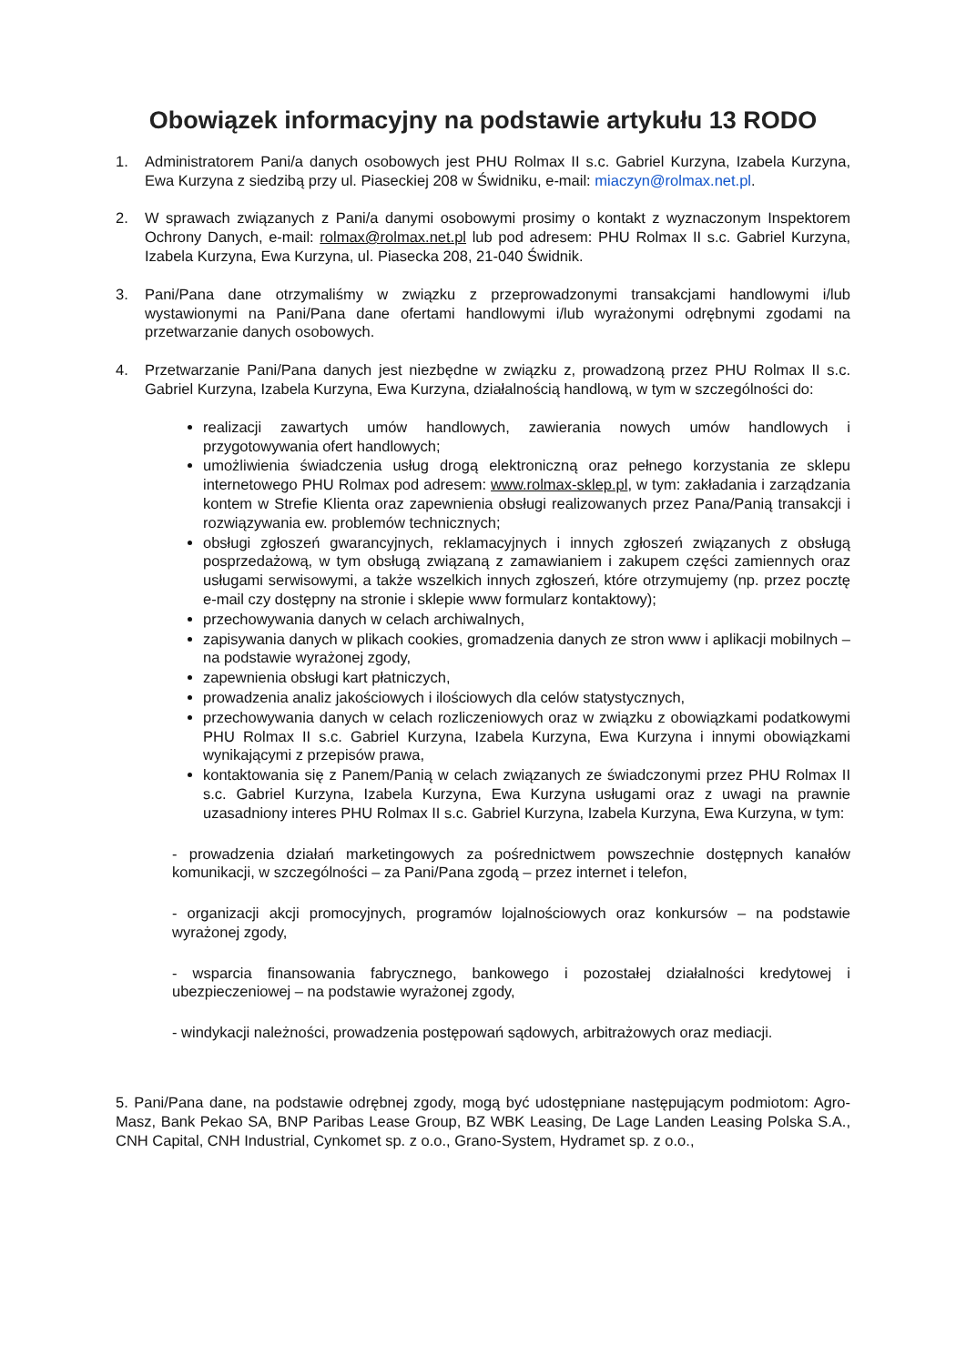Obowiązek informacyjny na podstawie artykułu 13 RODO
1. Administratorem Pani/a danych osobowych jest PHU Rolmax II s.c. Gabriel Kurzyna, Izabela Kurzyna, Ewa Kurzyna z siedzibą przy ul. Piaseckiej 208 w Świdniku, e-mail: miaczyn@rolmax.net.pl.
2. W sprawach związanych z Pani/a danymi osobowymi prosimy o kontakt z wyznaczonym Inspektorem Ochrony Danych, e-mail: rolmax@rolmax.net.pl lub pod adresem: PHU Rolmax II s.c. Gabriel Kurzyna, Izabela Kurzyna, Ewa Kurzyna, ul. Piasecka 208, 21-040 Świdnik.
3. Pani/Pana dane otrzymaliśmy w związku z przeprowadzonymi transakcjami handlowymi i/lub wystawionymi na Pani/Pana dane ofertami handlowymi i/lub wyrażonymi odrębnymi zgodami na przetwarzanie danych osobowych.
4. Przetwarzanie Pani/Pana danych jest niezbędne w związku z, prowadzoną przez PHU Rolmax II s.c. Gabriel Kurzyna, Izabela Kurzyna, Ewa Kurzyna, działalnością handlową, w tym w szczególności do:
realizacji zawartych umów handlowych, zawierania nowych umów handlowych i przygotowywania ofert handlowych;
umożliwienia świadczenia usług drogą elektroniczną oraz pełnego korzystania ze sklepu internetowego PHU Rolmax pod adresem: www.rolmax-sklep.pl, w tym: zakładania i zarządzania kontem w Strefie Klienta oraz zapewnienia obsługi realizowanych przez Pana/Panią transakcji i rozwiązywania ew. problemów technicznych;
obsługi zgłoszeń gwarancyjnych, reklamacyjnych i innych zgłoszeń związanych z obsługą posprzedażową, w tym obsługą związaną z zamawianiem i zakupem części zamiennych oraz usługami serwisowymi, a także wszelkich innych zgłoszeń, które otrzymujemy (np. przez pocztę e-mail czy dostępny na stronie i sklepie www formularz kontaktowy);
przechowywania danych w celach archiwalnych,
zapisywania danych w plikach cookies, gromadzenia danych ze stron www i aplikacji mobilnych – na podstawie wyrażonej zgody,
zapewnienia obsługi kart płatniczych,
prowadzenia analiz jakościowych i ilościowych dla celów statystycznych,
przechowywania danych w celach rozliczeniowych oraz w związku z obowiązkami podatkowymi PHU Rolmax II s.c. Gabriel Kurzyna, Izabela Kurzyna, Ewa Kurzyna i innymi obowiązkami wynikającymi z przepisów prawa,
kontaktowania się z Panem/Panią w celach związanych ze świadczonymi przez PHU Rolmax II s.c. Gabriel Kurzyna, Izabela Kurzyna, Ewa Kurzyna usługami oraz z uwagi na prawnie uzasadniony interes PHU Rolmax II s.c. Gabriel Kurzyna, Izabela Kurzyna, Ewa Kurzyna, w tym:
- prowadzenia działań marketingowych za pośrednictwem powszechnie dostępnych kanałów komunikacji, w szczególności – za Pani/Pana zgodą – przez internet i telefon,
- organizacji akcji promocyjnych, programów lojalnościowych oraz konkursów – na podstawie wyrażonej zgody,
- wsparcia finansowania fabrycznego, bankowego i pozostałej działalności kredytowej i ubezpieczeniowej – na podstawie wyrażonej zgody,
- windykacji należności, prowadzenia postępowań sądowych, arbitrażowych oraz mediacji.
5. Pani/Pana dane, na podstawie odrębnej zgody, mogą być udostępniane następującym podmiotom: Agro-Masz, Bank Pekao SA, BNP Paribas Lease Group, BZ WBK Leasing, De Lage Landen Leasing Polska S.A., CNH Capital, CNH Industrial, Cynkomet sp. z o.o., Grano-System, Hydramet sp. z o.o.,